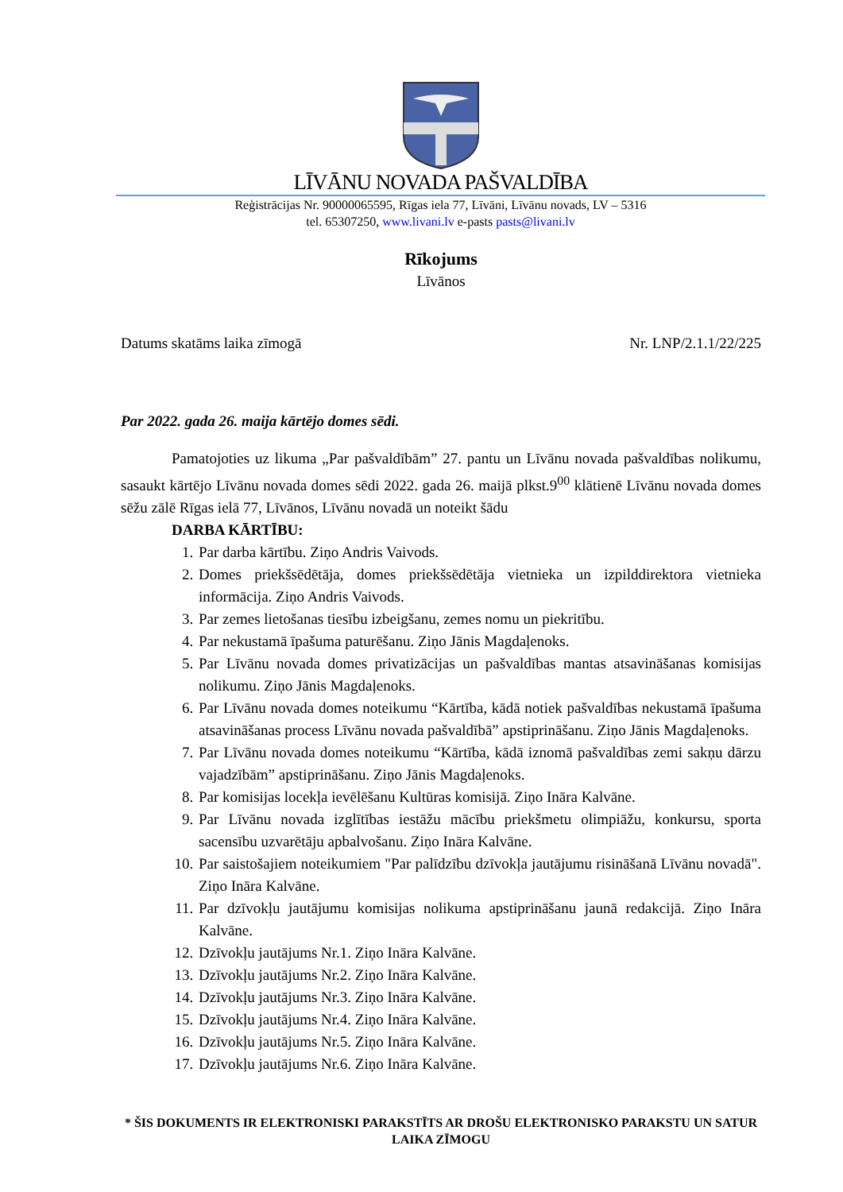LĪVĀNU NOVADA PAŠVALDĪBA
Reģistrācijas Nr. 90000065595, Rīgas iela 77, Līvāni, Līvānu novads, LV – 5316
tel. 65307250, www.livani.lv e-pasts pasts@livani.lv
Rīkojums
Līvānos
Datums skatāms laika zīmogā Nr. LNP/2.1.1/22/225
Par 2022. gada 26. maija kārtējo domes sēdi.
Pamatojoties uz likuma „Par pašvaldībām” 27. pantu un Līvānu novada pašvaldības nolikumu, sasaukt kārtējo Līvānu novada domes sēdi 2022. gada 26. maijā plkst.9<sup>00</sup> klātienē Līvānu novada domes sēžu zālē Rīgas ielā 77, Līvānos, Līvānu novadā un noteikt šādu
DARBA KĀRTĪBU:
1. Par darba kārtību. Ziņo Andris Vaivods.
2. Domes priekšsēdētāja, domes priekšsēdētāja vietnieka un izpilddirektora vietnieka informācija. Ziņo Andris Vaivods.
3. Par zemes lietošanas tiesību izbeigšanu, zemes nomu un piekritību.
4. Par nekustamā īpašuma paturēšanu. Ziņo Jānis Magdaļenoks.
5. Par Līvānu novada domes privatizācijas un pašvaldības mantas atsavināšanas komisijas nolikumu. Ziņo Jānis Magdaļenoks.
6. Par Līvānu novada domes noteikumu “Kārtība, kādā notiek pašvaldības nekustamā īpašuma atsavināšanas process Līvānu novada pašvaldībā” apstiprināšanu. Ziņo Jānis Magdaļenoks.
7. Par Līvānu novada domes noteikumu “Kārtība, kādā iznomā pašvaldības zemi sakņu dārzu vajadzībām” apstiprināšanu. Ziņo Jānis Magdaļenoks.
8. Par komisijas locekļa ievēlēšanu Kultūras komisijā. Ziņo Ināra Kalvāne.
9. Par Līvānu novada izglītības iestāžu mācību priekšmetu olimpiāžu, konkursu, sporta sacensību uzvarētāju apbalvošanu. Ziņo Ināra Kalvāne.
10. Par saistošajiem noteikumiem "Par palīdzību dzīvokļa jautājumu risināšanā Līvānu novadā". Ziņo Ināra Kalvāne.
11. Par dzīvokļu jautājumu komisijas nolikuma apstiprināšanu jaunā redakcijā. Ziņo Ināra Kalvāne.
12. Dzīvokļu jautājums Nr.1. Ziņo Ināra Kalvāne.
13. Dzīvokļu jautājums Nr.2. Ziņo Ināra Kalvāne.
14. Dzīvokļu jautājums Nr.3. Ziņo Ināra Kalvāne.
15. Dzīvokļu jautājums Nr.4. Ziņo Ināra Kalvāne.
16. Dzīvokļu jautājums Nr.5. Ziņo Ināra Kalvāne.
17. Dzīvokļu jautājums Nr.6. Ziņo Ināra Kalvāne.
* ŠIS DOKUMENTS IR ELEKTRONISKI PARAKSTĪTS AR DROŠU ELEKTRONISKO PARAKSTU UN SATUR LAIKA ZĪMOGU